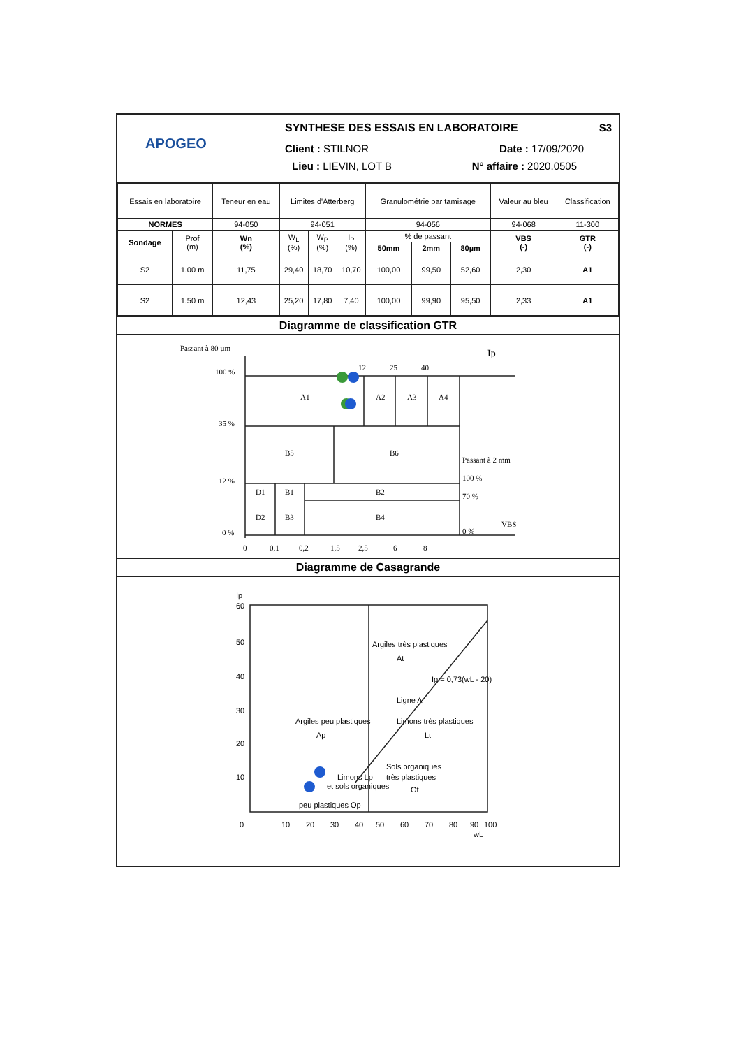APOGEO
SYNTHESE DES ESSAIS EN LABORATOIRE S3
Client : STILNOR Date : 17/09/2020
Lieu : LIEVIN, LOT B N° affaire : 2020.0505
| Essais en laboratoire | | Teneur en eau | Limites d'Atterberg | | | Granulométrie par tamisage | | | Valeur au bleu | Classification |
| NORMES | | 94-050 | 94-051 | | | 94-056 | | | 94-068 | 11-300 |
| Sondage | Prof (m) | Wn (%) | W<sub>L</sub> (%) | W<sub>P</sub> (%) | I<sub>P</sub> (%) | % de passant | | | VBS (-) | GTR (-) |
| | | | | | | 50mm | 2mm | 80µm | | |
| S2 | 1.00 m | 11,75 | 29,40 | 18,70 | 10,70 | 100,00 | 99,50 | 52,60 | 2,30 | A1 |
| S2 | 1.50 m | 12,43 | 25,20 | 17,80 | 7,40 | 100,00 | 99,90 | 95,50 | 2,33 | A1 |
Diagramme de classification GTR
Passant à 80 µm
100 %
35 %
12 %
0 %
Ip
12
25
40
A1
A2
A3
A4
B5
B6
D1
B1
B2
D2
B3
B4
Passant à 2 mm
100 %
70 %
0 %
VBS
0
0,1
0,2
1,5
2,5
6
8
Diagramme de Casagrande
60
50
40
30
20
10
0
10
20
30
40
50
60
70
80
90
100
Argiles très plastiques
At
Argiles peu plastiques
Ap
Limons très plastiques
Lt
Sols organiques
très plastiques
Ot
Limons Lp
et sols organiques
peu plastiques Op
Ligne A
Ip = 0,73(wL - 20)
Ip
wL